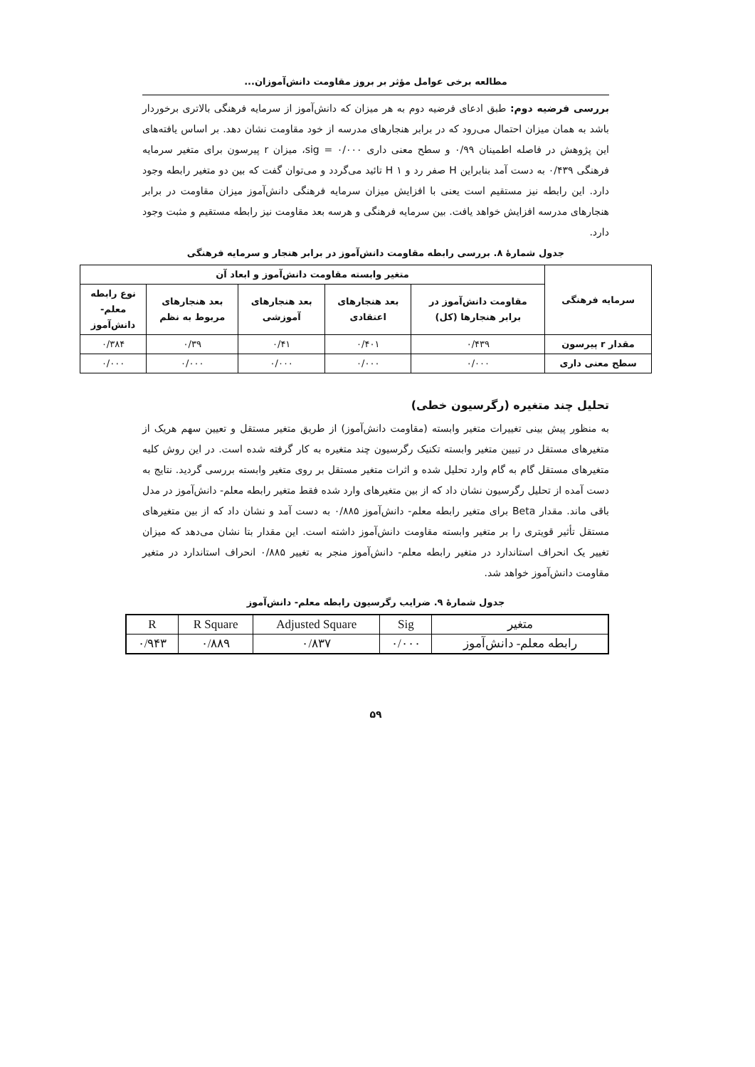مطالعه برخی عوامل مؤثر بر بروز مقاومت دانش‌آموزان...
بررسی فرضیه دوم: طبق ادعای فرضیه دوم به هر میزان که دانش‌آموز از سرمایه فرهنگی بالاتری برخوردار باشد به همان میزان احتمال می‌رود که در برابر هنجارهای مدرسه از خود مقاومت نشان دهد. بر اساس یافته‌های این پژوهش در فاصله اطمینان ۰/۹۹ و سطح معنی داری ۰/۰۰۰ = sig، میزان r پیرسون برای متغیر سرمایه فرهنگی ۰/۴۳۹ به دست آمد بنابراین H صفر رد و H ۱ تائید می‌گردد و می‌توان گفت که بین دو متغیر رابطه وجود دارد. این رابطه نیز مستقیم است یعنی با افزایش میزان سرمایه فرهنگی دانش‌آموز میزان مقاومت در برابر هنجارهای مدرسه افزایش خواهد یافت. بین سرمایه فرهنگی و هرسه بعد مقاومت نیز رابطه مستقیم و مثبت وجود دارد.
جدول شمارهٔ ۸. بررسی رابطه مقاومت دانش‌آموز در برابر هنجار و سرمایه فرهنگی
| سرمایه فرهنگی | متغیر وابسته مقاومت دانش‌آموز و ابعاد آن | | | | |
| --- | --- | --- | --- | --- | --- |
| | مقاومت دانش‌آموز در برابر هنجارها (کل) | بعد هنجارهای اعتقادی | بعد هنجارهای آموزشی | بعد هنجارهای مربوط به نظم | نوع رابطه معلم- دانش‌آموز |
| مقدار r پیرسون | ۰/۴۳۹ | ۰/۴۰۱ | ۰/۴۱ | ۰/۳۹ | ۰/۳۸۴ |
| سطح معنی داری | ۰/۰۰۰ | ۰/۰۰۰ | ۰/۰۰۰ | ۰/۰۰۰ | ۰/۰۰۰ |
تحلیل چند متغیره (رگرسیون خطی)
به منظور پیش بینی تغییرات متغیر وابسته (مقاومت دانش‌آموز) از طریق متغیر مستقل و تعیین سهم هریک از متغیرهای مستقل در تبیین متغیر وابسته تکنیک رگرسیون چند متغیره به کار گرفته شده است. در این روش کلیه متغیرهای مستقل گام به گام وارد تحلیل شده و اثرات متغیر مستقل بر روی متغیر وابسته بررسی گردید. نتایج به دست آمده از تحلیل رگرسیون نشان داد که از بین متغیرهای وارد شده فقط متغیر رابطه معلم- دانش‌آموز در مدل باقی ماند. مقدار Beta برای متغیر رابطه معلم- دانش‌آموز ۰/۸۸۵ به دست آمد و نشان داد که از بین متغیرهای مستقل تأثیر قویتری را بر متغیر وابسته مقاومت دانش‌آموز داشته است. این مقدار بتا نشان می‌دهد که میزان تغییر یک انحراف استاندارد در متغیر رابطه معلم- دانش‌آموز منجر به تغییر ۰/۸۸۵ انحراف استاندارد در متغیر مقاومت دانش‌آموز خواهد شد.
جدول شمارهٔ ۹. ضرایب رگرسیون رابطه معلم- دانش‌آموز
| متغیر | Sig | Adjusted Square | R Square | R |
| --- | --- | --- | --- | --- |
| رابطه معلم- دانش‌آموز | ۰/۰۰۰ | ۰/۸۳۷ | ۰/۸۸۹ | ۰/۹۴۳ |
۵۹